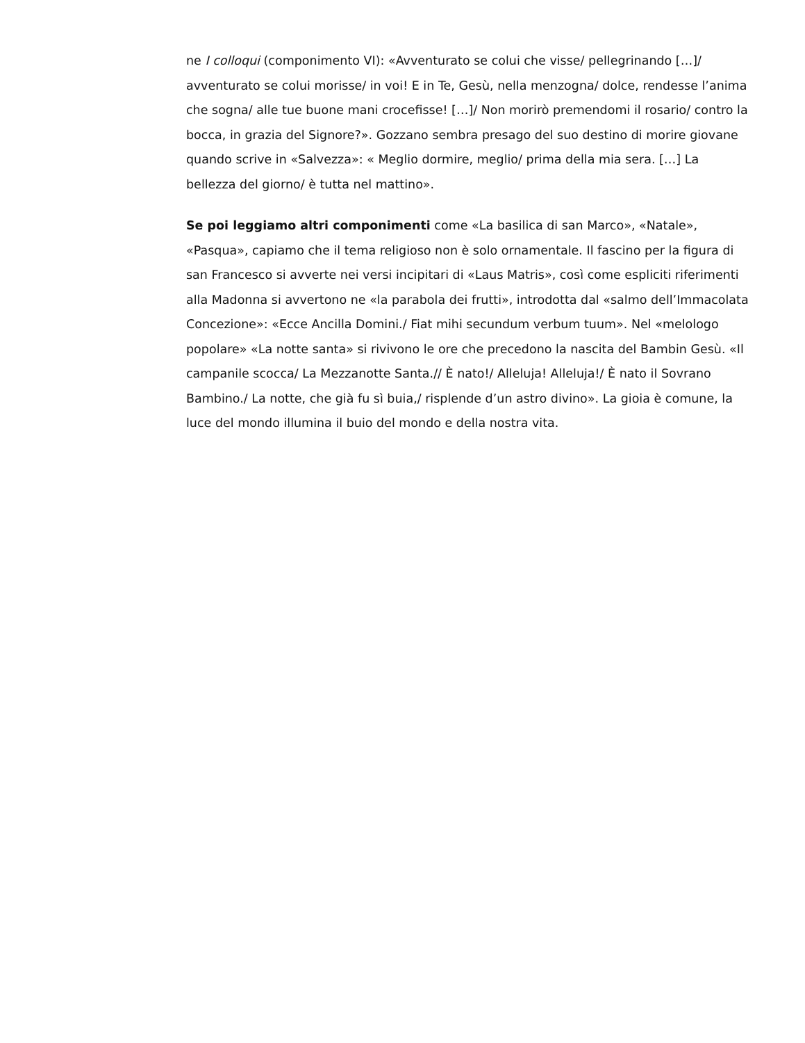ne I colloqui (componimento VI): «Avventurato se colui che visse/ pellegrinando […]/ avventurato se colui morisse/ in voi! E in Te, Gesù, nella menzogna/ dolce, rendesse l’anima che sogna/ alle tue buone mani crocefisse! […]/ Non morirò premendomi il rosario/ contro la bocca, in grazia del Signore?». Gozzano sembra presago del suo destino di morire giovane quando scrive in «Salvezza»: « Meglio dormire, meglio/ prima della mia sera. […] La bellezza del giorno/ è tutta nel mattino».
Se poi leggiamo altri componimenti come «La basilica di san Marco», «Natale», «Pasqua», capiamo che il tema religioso non è solo ornamentale. Il fascino per la figura di san Francesco si avverte nei versi incipitari di «Laus Matris», così come espliciti riferimenti alla Madonna si avvertono ne «la parabola dei frutti», introdotta dal «salmo dell’Immacolata Concezione»: «Ecce Ancilla Domini./ Fiat mihi secundum verbum tuum». Nel «melologo popolare» «La notte santa» si rivivono le ore che precedono la nascita del Bambin Gesù. «Il campanile scocca/ La Mezzanotte Santa.// È nato!/ Alleluja! Alleluja!/ È nato il Sovrano Bambino./ La notte, che già fu sì buia,/ risplende d’un astro divino». La gioia è comune, la luce del mondo illumina il buio del mondo e della nostra vita.